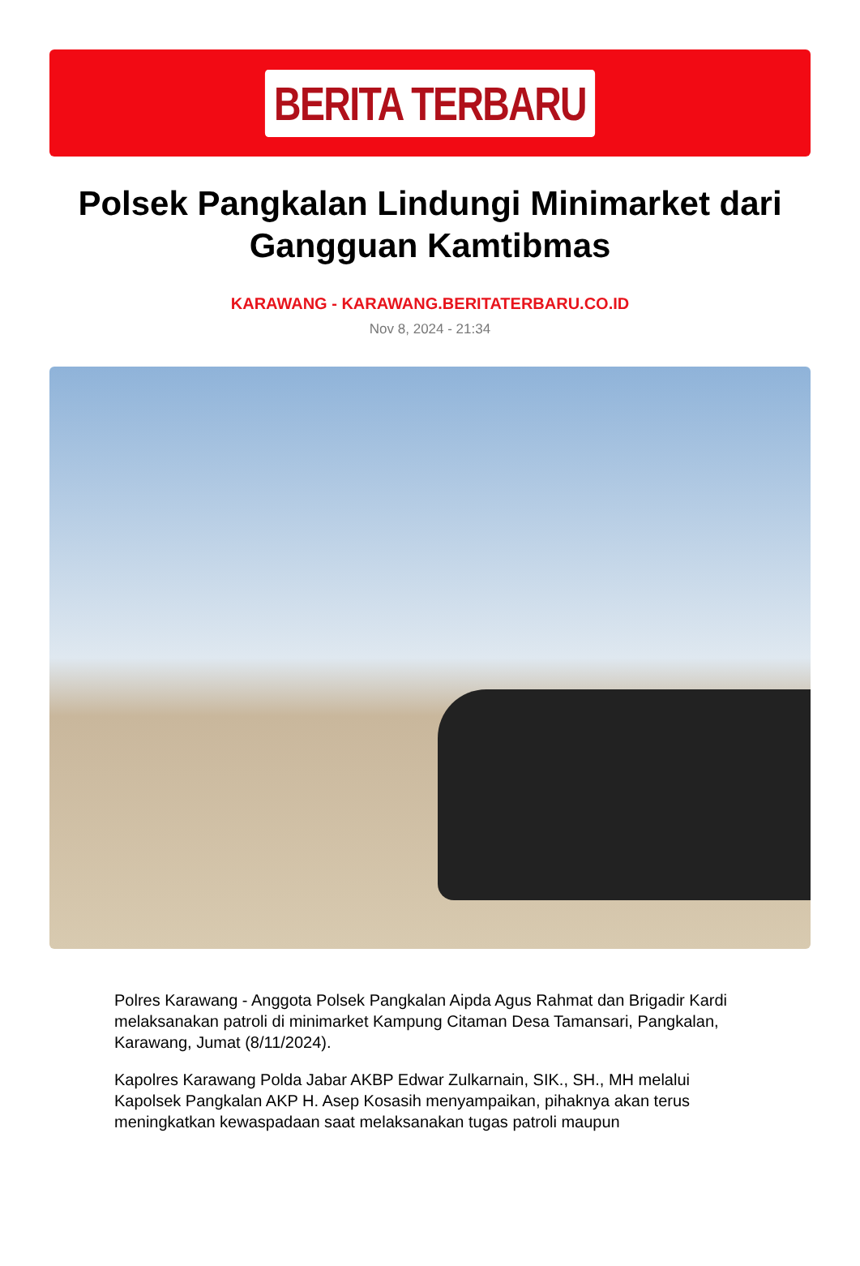BERITA TERBARU
Polsek Pangkalan Lindungi Minimarket dari Gangguan Kamtibmas
KARAWANG - KARAWANG.BERITATERBARU.CO.ID
Nov 8, 2024 - 21:34
Polres Karawang - Anggota Polsek Pangkalan Aipda Agus Rahmat dan Brigadir Kardi melaksanakan patroli di minimarket Kampung Citaman Desa Tamansari, Pangkalan, Karawang, Jumat (8/11/2024).
Kapolres Karawang Polda Jabar AKBP Edwar Zulkarnain, SIK., SH., MH melalui Kapolsek Pangkalan AKP H. Asep Kosasih menyampaikan, pihaknya akan terus meningkatkan kewaspadaan saat melaksanakan tugas patroli maupun